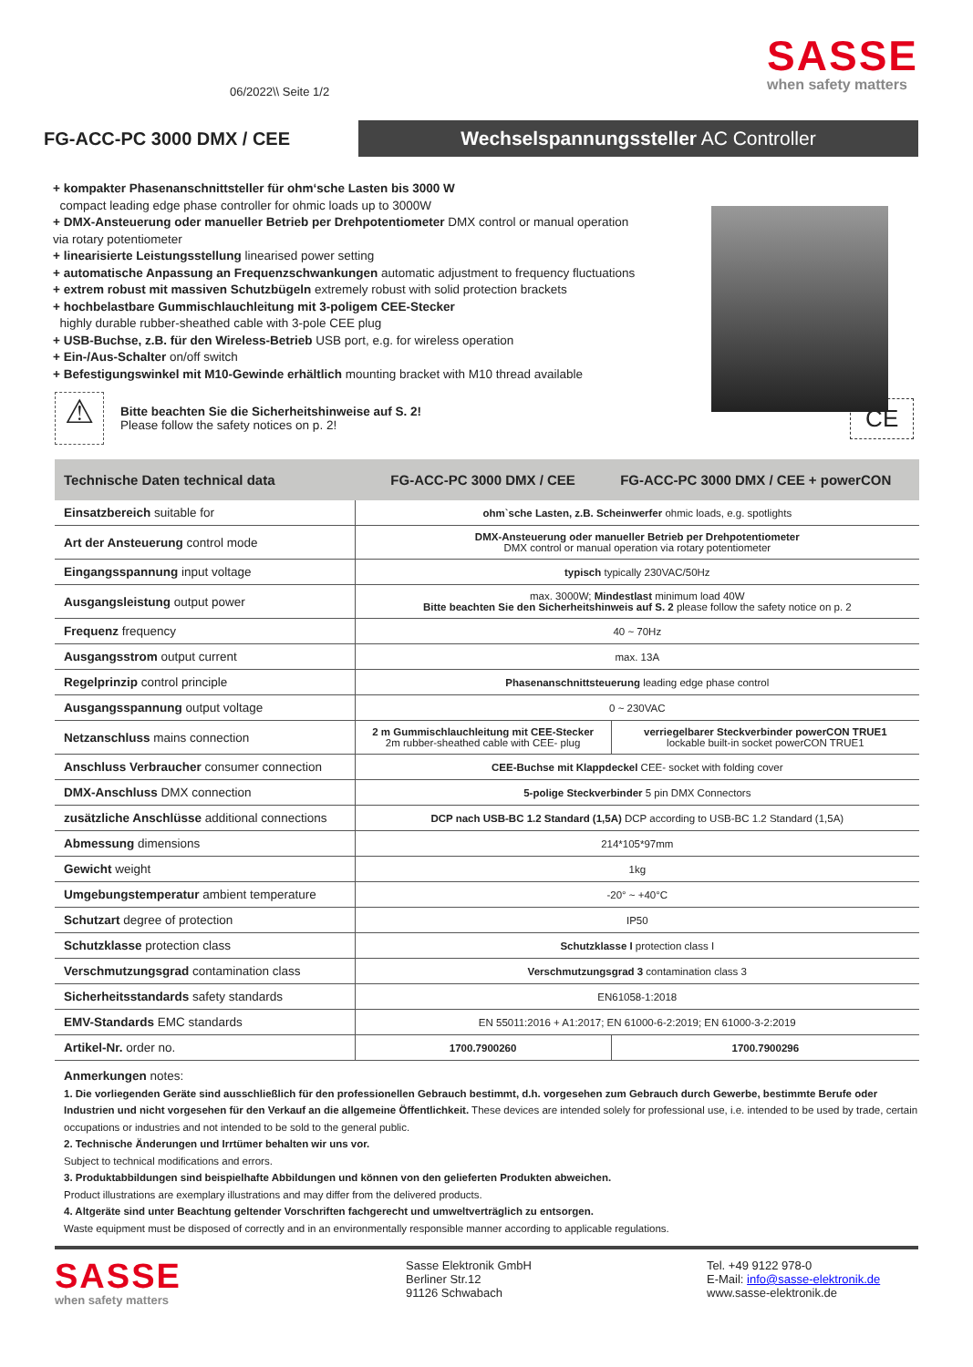06/2022\\ Seite 1/2
SASSE
when safety matters
FG-ACC-PC 3000 DMX / CEE
Wechselspannungssteller AC Controller
+ kompakter Phasenanschnittsteller für ohm‘sche Lasten bis 3000 W
compact leading edge phase controller for ohmic loads up to 3000W
+ DMX-Ansteuerung oder manueller Betrieb per Drehpotentiometer DMX control or manual operation via rotary potentiometer
+ linearisierte Leistungsstellung linearised power setting
+ automatische Anpassung an Frequenzschwankungen automatic adjustment to frequency fluctuations
+ extrem robust mit massiven Schutzbügeln extremely robust with solid protection brackets
+ hochbelastbare Gummischlauchleitung mit 3-poligem CEE-Stecker
highly durable rubber-sheathed cable with 3-pole CEE plug
+ USB-Buchse, z.B. für den Wireless-Betrieb USB port, e.g. for wireless operation
+ Ein-/Aus-Schalter on/off switch
+ Befestigungswinkel mit M10-Gewinde erhältlich mounting bracket with M10 thread available
⚠
Bitte beachten Sie die Sicherheitshinweise auf S. 2!
Please follow the safety notices on p. 2!
CE
| Technische Daten technical data | FG-ACC-PC 3000 DMX / CEE | FG-ACC-PC 3000 DMX / CEE + powerCON |
| --- | --- | --- |
| Einsatzbereich suitable for | ohm`sche Lasten, z.B. Scheinwerfer ohmic loads, e.g. spotlights | |
| Art der Ansteuerung control mode | DMX-Ansteuerung oder manueller Betrieb per Drehpotentiometer DMX control or manual operation via rotary potentiometer | |
| Eingangsspannung input voltage | typisch typically 230VAC/50Hz | |
| Ausgangsleistung output power | max. 3000W; Mindestlast minimum load 40W Bitte beachten Sie den Sicherheitshinweis auf S. 2 please follow the safety notice on p. 2 | |
| Frequenz frequency | 40 ~ 70Hz | |
| Ausgangsstrom output current | max. 13A | |
| Regelprinzip control principle | Phasenanschnittsteuerung leading edge phase control | |
| Ausgangsspannung output voltage | 0 ~ 230VAC | |
| Netzanschluss mains connection | 2 m Gummischlauchleitung mit CEE-Stecker 2m rubber-sheathed cable with CEE- plug | verriegelbarer Steckverbinder powerCON TRUE1 lockable built-in socket powerCON TRUE1 |
| Anschluss Verbraucher consumer connection | CEE-Buchse mit Klappdeckel CEE- socket with folding cover | |
| DMX-Anschluss DMX connection | 5-polige Steckverbinder 5 pin DMX Connectors | |
| zusätzliche Anschlüsse additional connections | DCP nach USB-BC 1.2 Standard (1,5A) DCP according to USB-BC 1.2 Standard (1,5A) | |
| Abmessung dimensions | 214*105*97mm | |
| Gewicht weight | 1kg | |
| Umgebungstemperatur ambient temperature | -20° ~ +40°C | |
| Schutzart degree of protection | IP50 | |
| Schutzklasse protection class | Schutzklasse I protection class I | |
| Verschmutzungsgrad contamination class | Verschmutzungsgrad 3 contamination class 3 | |
| Sicherheitsstandards safety standards | EN61058-1:2018 | |
| EMV-Standards EMC standards | EN 55011:2016 + A1:2017; EN 61000-6-2:2019; EN 61000-3-2:2019 | |
| Artikel-Nr. order no. | 1700.7900260 | 1700.7900296 |
Anmerkungen notes:
1. Die vorliegenden Geräte sind ausschließlich für den professionellen Gebrauch bestimmt, d.h. vorgesehen zum Gebrauch durch Gewerbe, bestimmte Berufe oder Industrien und nicht vorgesehen für den Verkauf an die allgemeine Öffentlichkeit. These devices are intended solely for professional use, i.e. intended to be used by trade, certain occupations or industries and not intended to be sold to the general public.
2. Technische Änderungen und Irrtümer behalten wir uns vor.
Subject to technical modifications and errors.
3. Produktabbildungen sind beispielhafte Abbildungen und können von den gelieferten Produkten abweichen.
Product illustrations are exemplary illustrations and may differ from the delivered products.
4. Altgeräte sind unter Beachtung geltender Vorschriften fachgerecht und umweltverträglich zu entsorgen.
Waste equipment must be disposed of correctly and in an environmentally responsible manner according to applicable regulations.
SASSE
when safety matters
Sasse Elektronik GmbH
Berliner Str.12
91126 Schwabach
Tel. +49 9122 978-0
E-Mail: info@sasse-elektronik.de
www.sasse-elektronik.de